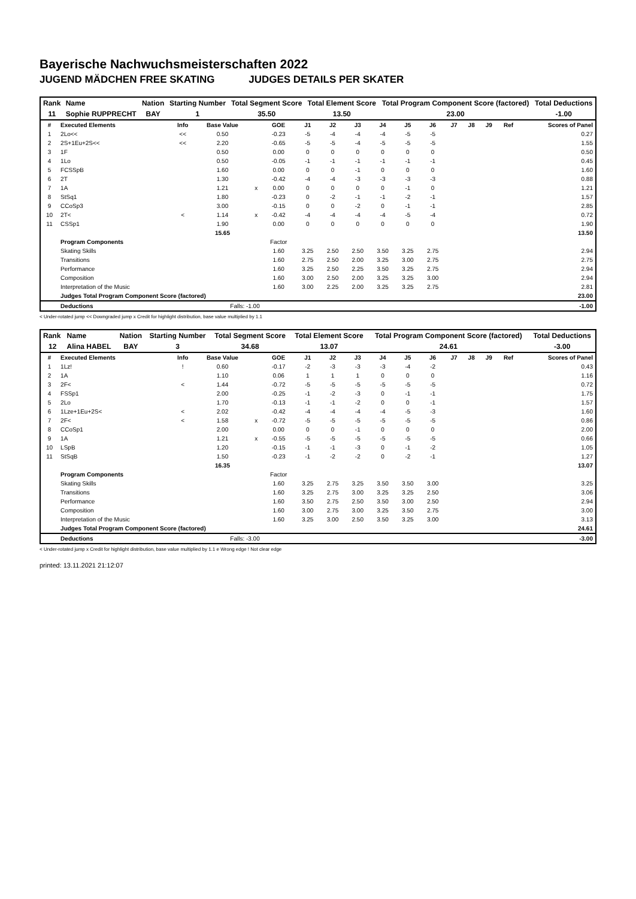Bayerische Nachwuchsmeisterschaften 2022
JUGEND MÄDCHEN FREE SKATING JUDGES DETAILS PER SKATER
| Rank | Name | Nation | Starting Number | Total Segment Score | Total Element Score | Total Program Component Score (factored) | Total Deductions |
| 11 | Sophie RUPPRECHT | BAY | 1 | 35.50 | 13.50 | 23.00 | -1.00 |
| # | Executed Elements | Info | Base Value | | GOE | J1 | J2 | J3 | J4 | J5 | J6 | J7 | J8 | J9 | Ref | Scores of Panel |
| --- | --- | --- | --- | --- | --- | --- | --- | --- | --- | --- | --- | --- | --- | --- | --- | --- |
| 1 | 2Lo<< | << | 0.50 | | -0.23 | -5 | -4 | -4 | -4 | -5 | -5 | | | | | 0.27 |
| 2 | 2S+1Eu+2S<< | << | 2.20 | | -0.65 | -5 | -5 | -4 | -5 | -5 | -5 | | | | | 1.55 |
| 3 | 1F | | 0.50 | | 0.00 | 0 | 0 | 0 | 0 | 0 | 0 | | | | | 0.50 |
| 4 | 1Lo | | 0.50 | | -0.05 | -1 | -1 | -1 | -1 | -1 | -1 | | | | | 0.45 |
| 5 | FCSSpB | | 1.60 | | 0.00 | 0 | 0 | -1 | 0 | 0 | 0 | | | | | 1.60 |
| 6 | 2T | | 1.30 | | -0.42 | -4 | -4 | -3 | -3 | -3 | -3 | | | | | 0.88 |
| 7 | 1A | | 1.21 | x | 0.00 | 0 | 0 | 0 | 0 | -1 | 0 | | | | | 1.21 |
| 8 | StSq1 | | 1.80 | | -0.23 | 0 | -2 | -1 | -1 | -2 | -1 | | | | | 1.57 |
| 9 | CCoSp3 | | 3.00 | | -0.15 | 0 | 0 | -2 | 0 | -1 | -1 | | | | | 2.85 |
| 10 | 2T< | < | 1.14 | x | -0.42 | -4 | -4 | -4 | -4 | -5 | -4 | | | | | 0.72 |
| 11 | CSSp1 | | 1.90 | | 0.00 | 0 | 0 | 0 | 0 | 0 | 0 | | | | | 1.90 |
| | | | 15.65 | | | | | | | | | | | | | 13.50 |
| | Program Components | | | | Factor | | | | | | | | | | | |
| | Skating Skills | | | | 1.60 | 3.25 | 2.50 | 2.50 | 3.50 | 3.25 | 2.75 | | | | | 2.94 |
| | Transitions | | | | 1.60 | 2.75 | 2.50 | 2.00 | 3.25 | 3.00 | 2.75 | | | | | 2.75 |
| | Performance | | | | 1.60 | 3.25 | 2.50 | 2.25 | 3.50 | 3.25 | 2.75 | | | | | 2.94 |
| | Composition | | | | 1.60 | 3.00 | 2.50 | 2.00 | 3.25 | 3.25 | 3.00 | | | | | 2.94 |
| | Interpretation of the Music | | | | 1.60 | 3.00 | 2.25 | 2.00 | 3.25 | 3.25 | 2.75 | | | | | 2.81 |
| | Judges Total Program Component Score (factored) | | | | | | | | | | | | | | | 23.00 |
| | Deductions | | Falls: -1.00 | | | | | | | | | | | | | -1.00 |
< Under-rotated jump << Downgraded jump x Credit for highlight distribution, base value multiplied by 1.1
| Rank | Name | Nation | Starting Number | Total Segment Score | Total Element Score | Total Program Component Score (factored) | Total Deductions |
| 12 | Alina HABEL | BAY | 3 | 34.68 | 13.07 | 24.61 | -3.00 |
| # | Executed Elements | Info | Base Value | | GOE | J1 | J2 | J3 | J4 | J5 | J6 | J7 | J8 | J9 | Ref | Scores of Panel |
| --- | --- | --- | --- | --- | --- | --- | --- | --- | --- | --- | --- | --- | --- | --- | --- | --- |
| 1 | 1Lz! | ! | 0.60 | | -0.17 | -2 | -3 | -3 | -3 | -4 | -2 | | | | | 0.43 |
| 2 | 1A | | 1.10 | | 0.06 | 1 | 1 | 1 | 0 | 0 | 0 | | | | | 1.16 |
| 3 | 2F< | < | 1.44 | | -0.72 | -5 | -5 | -5 | -5 | -5 | -5 | | | | | 0.72 |
| 4 | FSSp1 | | 2.00 | | -0.25 | -1 | -2 | -3 | 0 | -1 | -1 | | | | | 1.75 |
| 5 | 2Lo | | 1.70 | | -0.13 | -1 | -1 | -2 | 0 | 0 | -1 | | | | | 1.57 |
| 6 | 1Lze+1Eu+2S< | < | 2.02 | | -0.42 | -4 | -4 | -4 | -4 | -5 | -3 | | | | | 1.60 |
| 7 | 2F< | < | 1.58 | x | -0.72 | -5 | -5 | -5 | -5 | -5 | -5 | | | | | 0.86 |
| 8 | CCoSp1 | | 2.00 | | 0.00 | 0 | 0 | -1 | 0 | 0 | 0 | | | | | 2.00 |
| 9 | 1A | | 1.21 | x | -0.55 | -5 | -5 | -5 | -5 | -5 | -5 | | | | | 0.66 |
| 10 | LSpB | | 1.20 | | -0.15 | -1 | -1 | -3 | 0 | -1 | -2 | | | | | 1.05 |
| 11 | StSqB | | 1.50 | | -0.23 | -1 | -2 | -2 | 0 | -2 | -1 | | | | | 1.27 |
| | | | 16.35 | | | | | | | | | | | | | 13.07 |
| | Program Components | | | | Factor | | | | | | | | | | | |
| | Skating Skills | | | | 1.60 | 3.25 | 2.75 | 3.25 | 3.50 | 3.50 | 3.00 | | | | | 3.25 |
| | Transitions | | | | 1.60 | 3.25 | 2.75 | 3.00 | 3.25 | 3.25 | 2.50 | | | | | 3.06 |
| | Performance | | | | 1.60 | 3.50 | 2.75 | 2.50 | 3.50 | 3.00 | 2.50 | | | | | 2.94 |
| | Composition | | | | 1.60 | 3.00 | 2.75 | 3.00 | 3.25 | 3.50 | 2.75 | | | | | 3.00 |
| | Interpretation of the Music | | | | 1.60 | 3.25 | 3.00 | 2.50 | 3.50 | 3.25 | 3.00 | | | | | 3.13 |
| | Judges Total Program Component Score (factored) | | | | | | | | | | | | | | | 24.61 |
| | Deductions | | Falls: -3.00 | | | | | | | | | | | | | -3.00 |
< Under-rotated jump x Credit for highlight distribution, base value multiplied by 1.1 e Wrong edge ! Not clear edge
printed: 13.11.2021 21:12:07